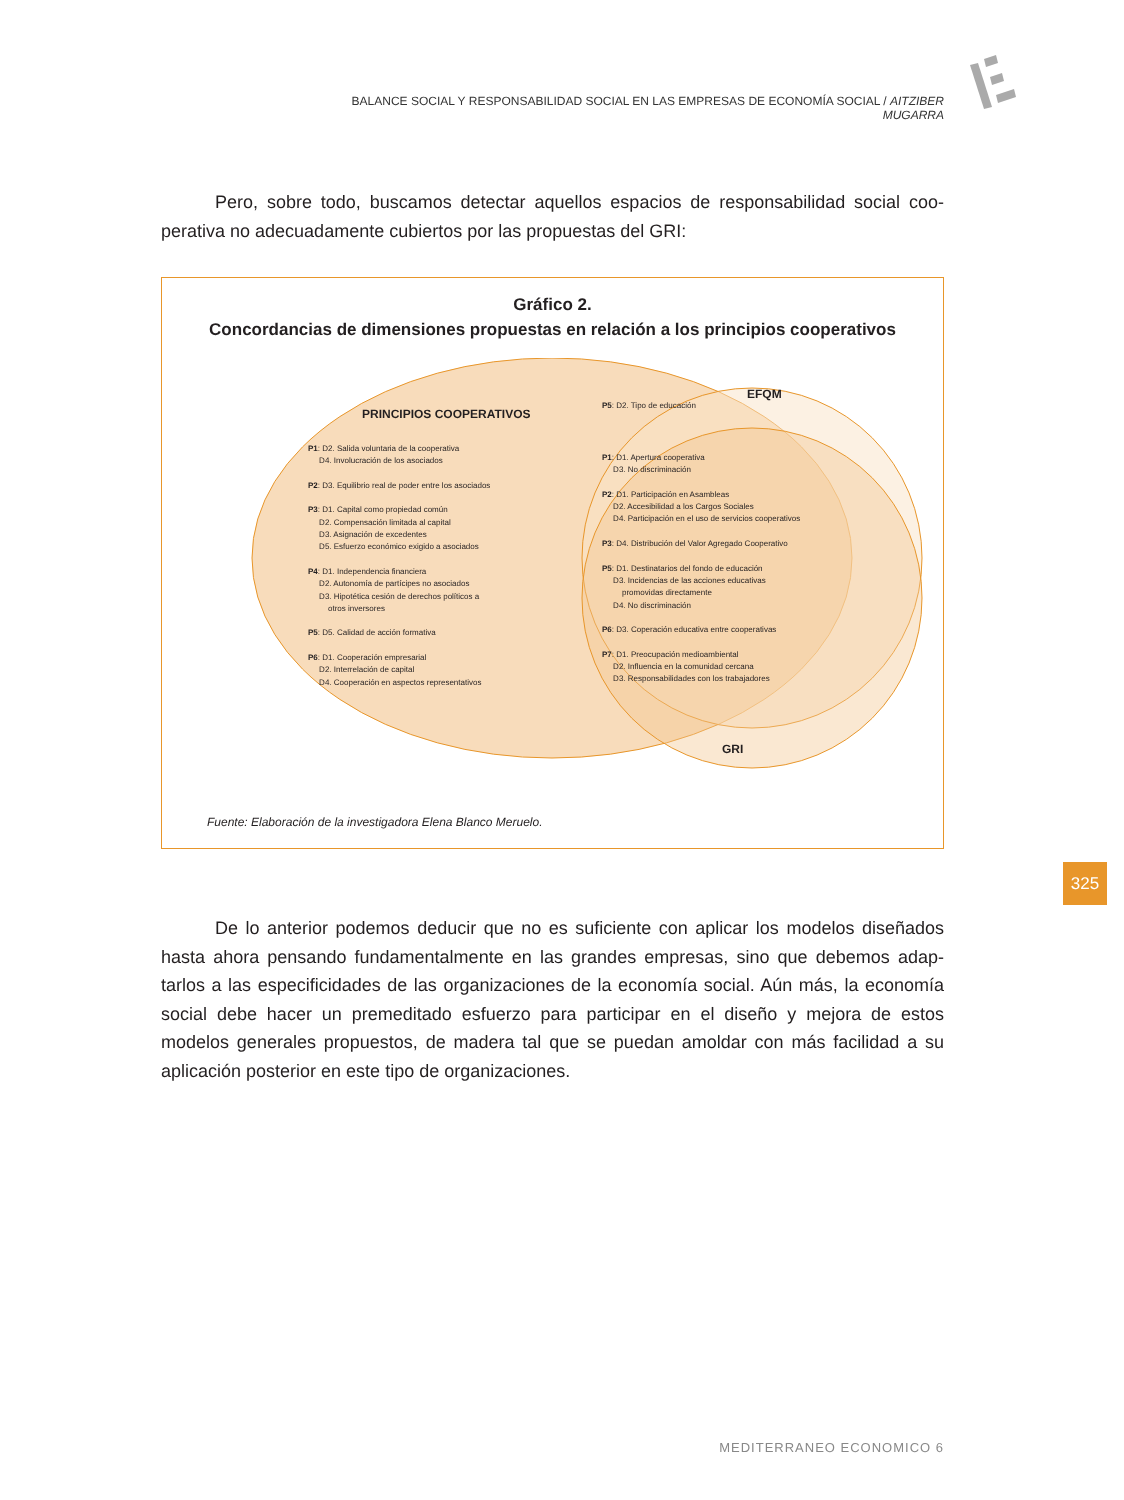BALANCE SOCIAL Y RESPONSABILIDAD SOCIAL EN LAS EMPRESAS DE ECONOMÍA SOCIAL / AITZIBER MUGARRA
Pero, sobre todo, buscamos detectar aquellos espacios de responsabilidad social coo­perativa no adecuadamente cubiertos por las propuestas del GRI:
Gráfico 2.
Concordancias de dimensiones propuestas en relación a los principios cooperativos
PRINCIPIOS COOPERATIVOS
EFQM
GRI
P1: D2. Salida voluntaria de la cooperativa
D4. Involucración de los asociados
P2: D3. Equilibrio real de poder entre los asociados
P3: D1. Capital como propiedad común
D2. Compensación limitada al capital
D3. Asignación de excedentes
D5. Esfuerzo económico exigido a asociados
P4: D1. Independencia financiera
D2. Autonomía de partícipes no asociados
D3. Hipotética cesión de derechos políticos a
otros inversores
P5: D5. Calidad de acción formativa
P6: D1. Cooperación empresarial
D2. Interrelación de capital
D4. Cooperación en aspectos representativos
P5: D2. Tipo de educación
P1: D1. Apertura cooperativa
D3. No discriminación
P2: D1. Participación en Asambleas
D2. Accesibilidad a los Cargos Sociales
D4. Participación en el uso de servicios cooperativos
P3: D4. Distribución del Valor Agregado Cooperativo
P5: D1. Destinatarios del fondo de educación
D3. Incidencias de las acciones educativas
promovidas directamente
D4. No discriminación
P6: D3. Coperación educativa entre cooperativas
P7: D1. Preocupación medioambiental
D2. Influencia en la comunidad cercana
D3. Responsabilidades con los trabajadores
Fuente: Elaboración de la investigadora Elena Blanco Meruelo.
325
De lo anterior podemos deducir que no es suficiente con aplicar los modelos diseñados hasta ahora pensando fundamentalmente en las grandes empresas, sino que debemos adap­tarlos a las especificidades de las organizaciones de la economía social. Aún más, la economía social debe hacer un premeditado esfuerzo para participar en el diseño y mejora de estos modelos generales propuestos, de madera tal que se puedan amoldar con más facilidad a su aplicación posterior en este tipo de organizaciones.
MEDITERRANEO ECONOMICO 6